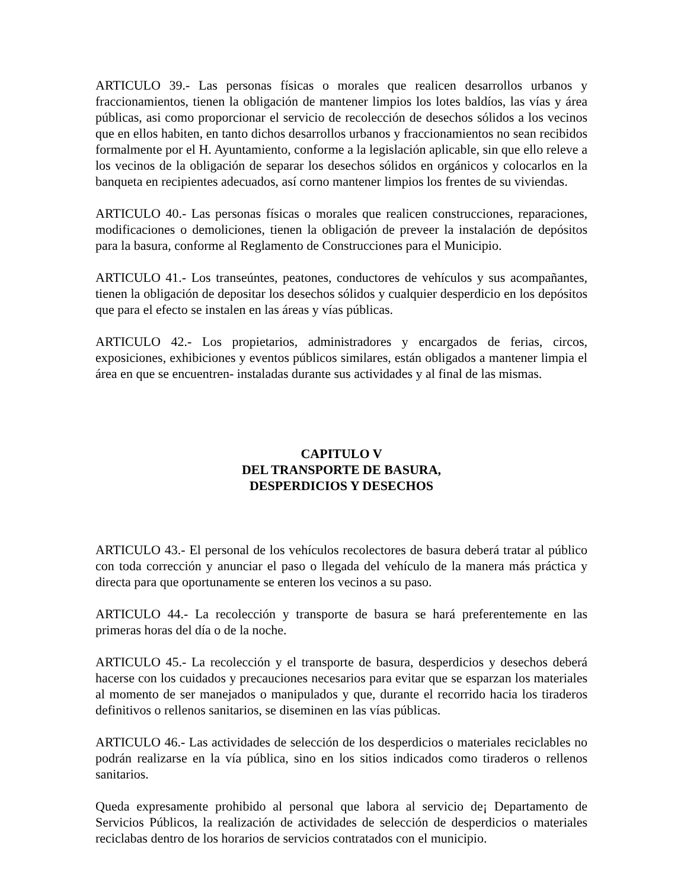ARTICULO 39.- Las personas físicas o morales que realicen desarrollos urbanos y fraccionamientos, tienen la obligación de mantener limpios los lotes baldíos, las vías y área públicas, asi como proporcionar el servicio de recolección de desechos sólidos a los vecinos que en ellos habiten, en tanto dichos desarrollos urbanos y fraccionamientos no sean recibidos formalmente por el H. Ayuntamiento, conforme a la legislación aplicable, sin que ello releve a los vecinos de la obligación de separar los desechos sólidos en orgánicos y colocarlos en la banqueta en recipientes adecuados, así corno mantener limpios los frentes de su viviendas.
ARTICULO 40.- Las personas físicas o morales que realicen construcciones, reparaciones, modificaciones o demoliciones, tienen la obligación de preveer la instalación de depósitos para la basura, conforme al Reglamento de Construcciones para el Municipio.
ARTICULO 41.- Los transeúntes, peatones, conductores de vehículos y sus acompañantes, tienen la obligación de depositar los desechos sólidos y cualquier desperdicio en los depósitos que para el efecto se instalen en las áreas y vías públicas.
ARTICULO 42.- Los propietarios, administradores y encargados de ferias, circos, exposiciones, exhibiciones y eventos públicos similares, están obligados a mantener limpia el área en que se encuentren- instaladas durante sus actividades y al final de las mismas.
CAPITULO V
DEL TRANSPORTE DE BASURA,
DESPERDICIOS Y DESECHOS
ARTICULO 43.- El personal de los vehículos recolectores de basura deberá tratar al público con toda corrección y anunciar el paso o llegada del vehículo de la manera más práctica y directa para que oportunamente se enteren los vecinos a su paso.
ARTICULO 44.- La recolección y transporte de basura se hará preferentemente en las primeras horas del día o de la noche.
ARTICULO 45.- La recolección y el transporte de basura, desperdicios y desechos deberá hacerse con los cuidados y precauciones necesarios para evitar que se esparzan los materiales al momento de ser manejados o manipulados y que, durante el recorrido hacia los tiraderos definitivos o rellenos sanitarios, se diseminen en las vías públicas.
ARTICULO 46.- Las actividades de selección de los desperdicios o materiales reciclables no podrán realizarse en la vía pública, sino en los sitios indicados como tiraderos o rellenos sanitarios.
Queda expresamente prohibido al personal que labora al servicio de¡ Departamento de Servicios Públicos, la realización de actividades de selección de desperdicios o materiales reciclabas dentro de los horarios de servicios contratados con el municipio.